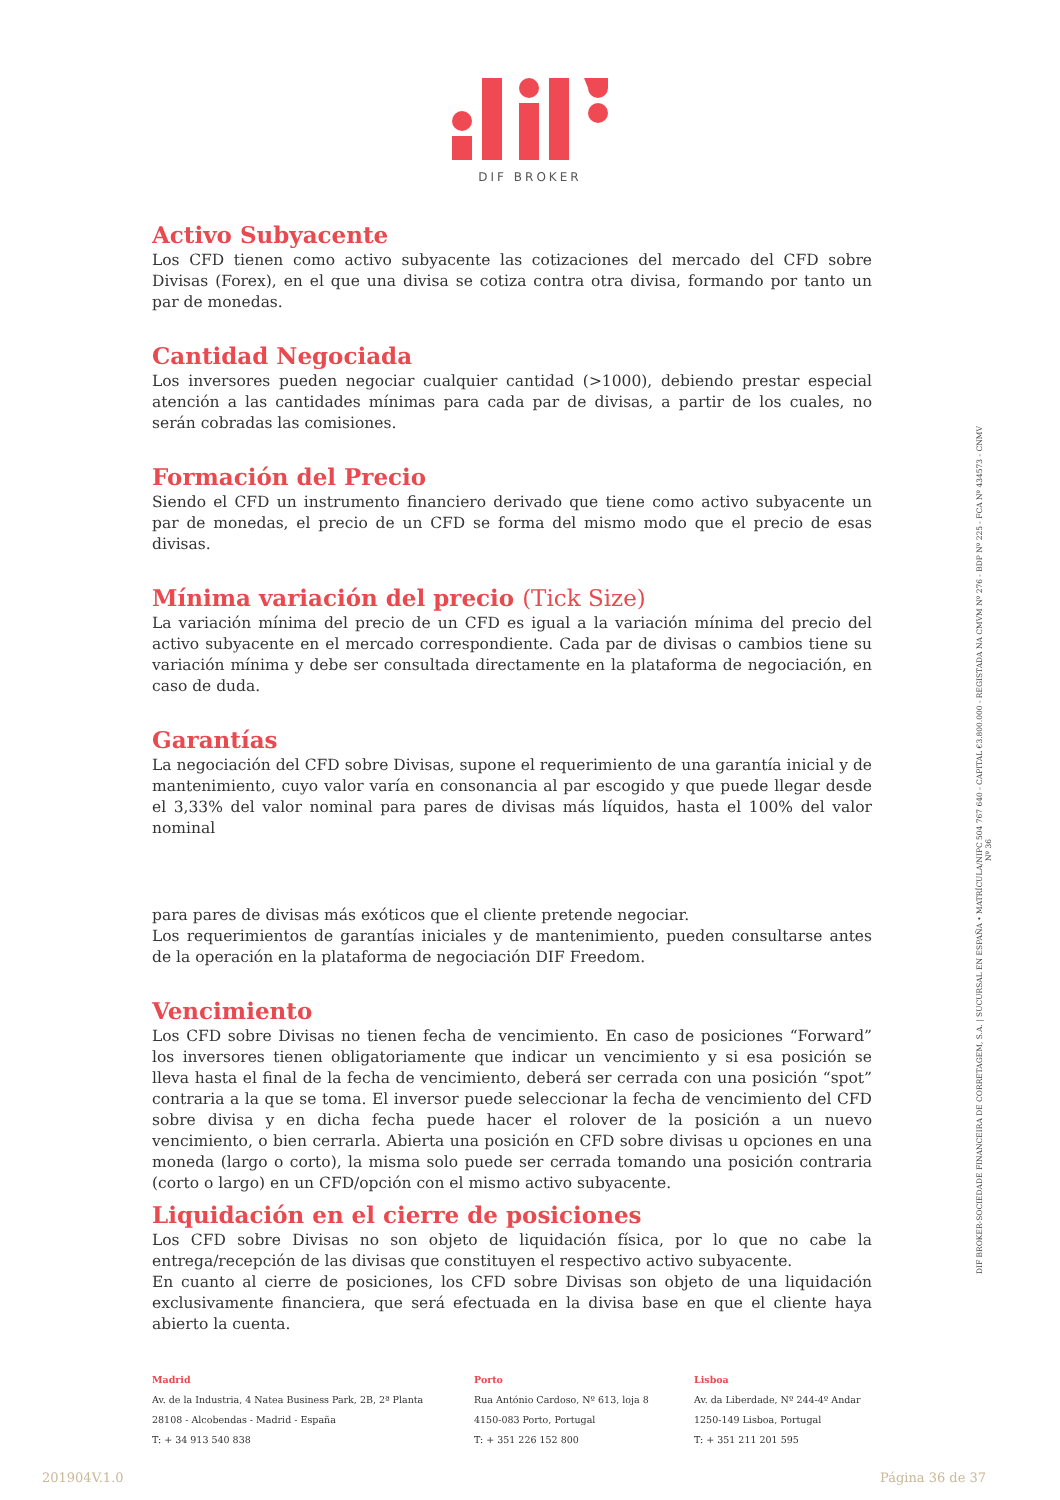DIF BROKER
Activo Subyacente
Los CFD tienen como activo subyacente las cotizaciones del mercado del CFD sobre Divisas (Forex), en el que una divisa se cotiza contra otra divisa, formando por tanto un par de monedas.
Cantidad Negociada
Los inversores pueden negociar cualquier cantidad (>1000), debiendo prestar especial atención a las cantidades mínimas para cada par de divisas, a partir de los cuales, no serán cobradas las comisiones.
Formación del Precio
Siendo el CFD un instrumento financiero derivado que tiene como activo subyacente un par de monedas, el precio de un CFD se forma del mismo modo que el precio de esas divisas.
Mínima variación del precio (Tick Size)
La variación mínima del precio de un CFD es igual a la variación mínima del precio del activo subyacente en el mercado correspondiente. Cada par de divisas o cambios tiene su variación mínima y debe ser consultada directamente en la plataforma de negociación, en caso de duda.
Garantías
La negociación del CFD sobre Divisas, supone el requerimiento de una garantía inicial y de mantenimiento, cuyo valor varía en consonancia al par escogido y que puede llegar desde el 3,33% del valor nominal para pares de divisas más líquidos, hasta el 100% del valor nominal
para pares de divisas más exóticos que el cliente pretende negociar.
Los requerimientos de garantías iniciales y de mantenimiento, pueden consultarse antes de la operación en la plataforma de negociación DIF Freedom.
Vencimiento
Los CFD sobre Divisas no tienen fecha de vencimiento. En caso de posiciones “Forward” los inversores tienen obligatoriamente que indicar un vencimiento y si esa posición se lleva hasta el final de la fecha de vencimiento, deberá ser cerrada con una posición “spot” contraria a la que se toma. El inversor puede seleccionar la fecha de vencimiento del CFD sobre divisa y en dicha fecha puede hacer el rolover de la posición a un nuevo vencimiento, o bien cerrarla. Abierta una posición en CFD sobre divisas u opciones en una moneda (largo o corto), la misma solo puede ser cerrada tomando una posición contraria (corto o largo) en un CFD/opción con el mismo activo subyacente.
Liquidación en el cierre de posiciones
Los CFD sobre Divisas no son objeto de liquidación física, por lo que no cabe la entrega/recepción de las divisas que constituyen el respectivo activo subyacente.
En cuanto al cierre de posiciones, los CFD sobre Divisas son objeto de una liquidación exclusivamente financiera, que será efectuada en la divisa base en que el cliente haya abierto la cuenta.
DIF BROKER-SOCIEDADE FINANCEIRA DE CORRETAGEM, S.A. | SUCURSAL EN ESPAÑA • MATRÍCULA/NIPC 504 767 640 - CAPITAL €3.800.000 - REGISTADA NA CMVM Nº 276 - BDP Nº 225 - FCA Nº 434573 - CNMV Nº 36
Madrid
Av. de la Industria, 4 Natea Business Park, 2B, 2ª Planta
28108 - Alcobendas - Madrid - España
T: + 34 913 540 838
Porto
Rua António Cardoso, Nº 613, loja 8
4150-083 Porto, Portugal
T: + 351 226 152 800
Lisboa
Av. da Liberdade, Nº 244-4º Andar
1250-149 Lisboa, Portugal
T: + 351 211 201 595
201904V.1.0 Página 36 de 37